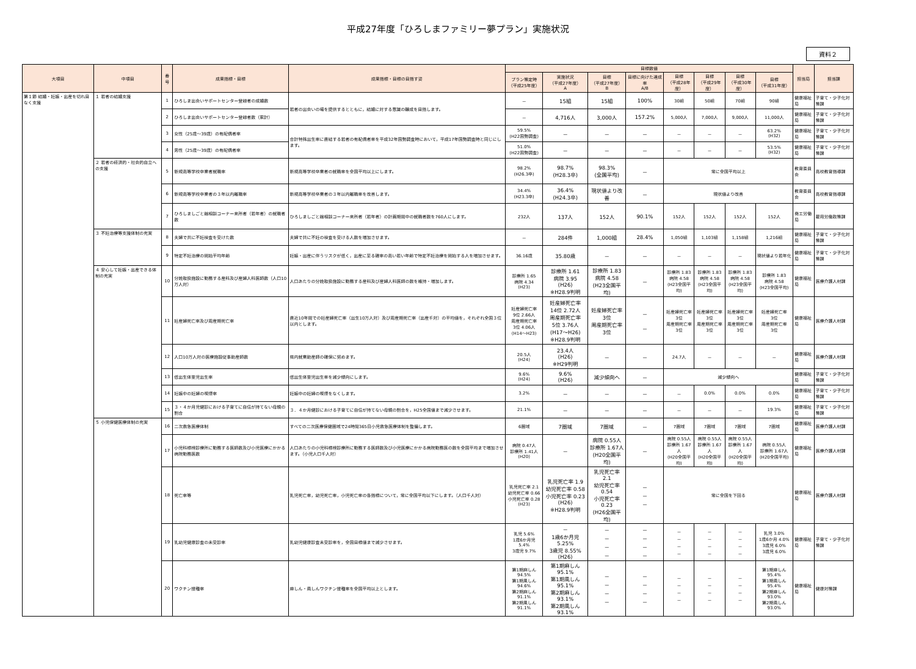平成27年度「ひろしまファミリー夢プラン」実施状況
資料２
| 大項目 | 中項目 | 番号 | 成果指標・目標 | 成果指標・目標の目指す姿 | 目標数値 | | | | | | | | 担当局 | 担当課 |
| --- | --- | --- | --- | --- | --- | --- | --- | --- | --- | --- | --- | --- | --- | --- |
| | | | | | プラン策定時 （平成25年度） | 実施状況 （平成27年度） A | 目標 （平成27年度） B | 目標に向けた達成率 A/B | 目標 （平成28年度） | 目標 （平成29年度） | 目標 （平成30年度） | 目標 （平成31年度） | | |
| 第１節 結婚・妊娠・出産を切れ目なく支援 | １ 若者の結婚支援 | 1 | ひろしま出会いサポートセンター登録者の成婚数 | 若者の出会いの場を提供するとともに，結婚に対する意識の醸成を目指します。 | － | 15組 | 15組 | 100% | 30組 | 50組 | 70組 | 90組 | 健康福祉局 | 子育て・少子化対策課 |
| | | 2 | ひろしま出会いサポートセンター登録者数（累計） | | － | 4,716人 | 3,000人 | 157.2% | 5,000人 | 7,000人 | 9,000人 | 11,000人 | 健康福祉局 | 子育て・少子化対策課 |
| | | 3 | 女性（25歳～39歳）の有配偶者率 | 合計特殊出生率に直結する若者の有配偶者率を平成32年国勢調査時において，平成17年国勢調査時と同じにします。 | 59.5% (H22国勢調査) | － | － | － | － | － | － | 63.2% (H32) | 健康福祉局 | 子育て・少子化対策課 |
| | | 4 | 男性（25歳～39歳）の有配偶者率 | | 51.0% (H22国勢調査) | － | － | － | － | － | － | 53.5% (H32) | 健康福祉局 | 子育て・少子化対策課 |
| | ２ 若者の経済的・社会的自立への支援 | 5 | 新規高等学校卒業者就職率 | 新規高等学校卒業者の就職率を全国平均以上にします。 | 98.2% (H26.3卒) | 98.7% (H28.3卒) | 98.3% (全国平均) | － | 常に全国平均以上 | | | | 教育委員会 | 高校教育指導課 |
| | | 6 | 新規高等学校卒業者の３年以内離職率 | 新規高等学校卒業者の３年以内離職率を改善します。 | 34.4% (H23.3卒) | 36.4% (H24.3卒) | 現状値より改善 | － | 現状値より改善 | | | | 教育委員会 | 高校教育指導課 |
| | | 7 | ひろしましごと館相談コーナー来所者（若年者）の就職者数 | ひろしましごと館相談コーナー来所者（若年者）の計画期間中の就職者数を760人にします。 | 232人 | 137人 | 152人 | 90.1% | 152人 | 152人 | 152人 | 152人 | 商工労働局 | 雇用労働政策課 |
| | ３ 不妊治療等支援体制の充実 | 8 | 夫婦で共に不妊検査を受けた数 | 夫婦で共に不妊の検査を受ける人数を増加させます。 | － | 284件 | 1,000組 | 28.4% | 1,050組 | 1,103組 | 1,158組 | 1,216組 | 健康福祉局 | 子育て・少子化対策課 |
| | | 9 | 特定不妊治療の開始平均年齢 | 妊娠・出産に伴うリスクが低く，出産に至る確率の高い若い年齢で特定不妊治療を開始する人を増加させます。 | 36.16歳 | 35.80歳 | － | － | － | － | － | 現状値より若年化 | 健康福祉局 | 子育て・少子化対策課 |
| | ４ 安心して妊娠・出産できる体制の充実 | 10 | 分娩取扱施設に勤務する産科及び産婦人科医師数（人口10万人対） | 人口あたりの分娩取扱施設に勤務する産科及び産婦人科医師の数を維持・増加します。 | 診療所 1.65 病院 4.34 (H23) | 診療所 1.61 病院 3.95 (H26) ※H28.9判明 | 診療所 1.83 病院 4.58 (H23全国平均) | － | 診療所 1.83 病院 4.58 (H23全国平均) | 診療所 1.83 病院 4.58 (H23全国平均) | 診療所 1.83 病院 4.58 (H23全国平均) | 診療所 1.83 病院 4.58 (H23全国平均) | 健康福祉局 | 医療介護人材課 |
| | | 11 | 妊産婦死亡率及び周産期死亡率 | 直近10年間での妊産婦死亡率（出生10万人対）及び周産期死亡率（出産千対）の平均値を，それぞれ全国３位以内とします。 | 妊産婦死亡率 9位 2.66人 周産期死亡率 3位 4.06人 (H14～H23) | 妊産婦死亡率 14位 2.72人 周産期死亡率 5位 3.76人 (H17～H26) ※H28.9判明 | 妊産婦死亡率 3位 周産期死亡率 3位 | － － | 妊産婦死亡率 3位 周産期死亡率 3位 | 妊産婦死亡率 3位 周産期死亡率 3位 | 妊産婦死亡率 3位 周産期死亡率 3位 | 妊産婦死亡率 3位 周産期死亡率 3位 | 健康福祉局 | 医療介護人材課 |
| | | 12 | 人口10万人対の医療施設従事助産師数 | 県内就業助産師の確保に努めます。 | 20.5人 (H24) | 23.4人 (H26) ※H29判明 | － | － | 24.7人 | － | － | － | 健康福祉局 | 医療介護人材課 |
| | | 13 | 低出生体重児出生率 | 低出生体重児出生率を減少傾向にします。 | 9.6% (H24) | 9.6% (H26) | 減少傾向へ | － | 減少傾向へ | | | | 健康福祉局 | 子育て・少子化対策課 |
| | | 14 | 妊娠中の妊婦の喫煙率 | 妊娠中の妊婦の喫煙をなくします。 | 3.2% | － | － | － | － | 0.0% | 0.0% | 0.0% | 健康福祉局 | 子育て・少子化対策課 |
| | | 15 | ３・４か月児健診における子育てに自信が持てない母親の割合 | ３．４か月健診における子育てに自信が持てない母親の割合を，H25全国値まで減少させます。 | 21.1% | － | － | － | － | － | － | 19.3% | 健康福祉局 | 子育て・少子化対策課 |
| | ５ 小児保健医療体制の充実 | 16 | 二次救急医療体制 | すべての二次医療保健圏域で24時間365日小児救急医療体制を整備します。 | 6圏域 | 7圏域 | 7圏域 | － | 7圏域 | 7圏域 | 7圏域 | 7圏域 | 健康福祉局 | 医療介護人材課 |
| | | 17 | 小児科標榜診療所に勤務する医師数及び小児医療にかかる病院勤務医数 | 人口あたりの小児科標榜診療所に勤務する医師数及び小児医療にかかる病院勤務医の数を全国平均まで増加させます。（小児人口千人対） | 病院 0.47人 診療所 1.41人 (H20) | － | 病院 0.55人 診療所 1.67人 (H20全国平均) | － | 病院 0.55人 診療所 1.67人 (H20全国平均) | 病院 0.55人 診療所 1.67人 (H20全国平均) | 病院 0.55人 診療所 1.67人 (H20全国平均) | 病院 0.55人 診療所 1.67人 (H20全国平均) | 健康福祉局 | 医療介護人材課 |
| | | 18 | 死亡率等 | 乳児死亡率，幼児死亡率，小児死亡率の各指標について，常に全国平均以下にします。（人口千人対） | 乳児死亡率 2.1 幼児死亡率 0.66 小児死亡率 0.28 (H23) | 乳児死亡率 1.9 幼児死亡率 0.58 小児死亡率 0.23 (H26) ※H28.9判明 | 乳児死亡率 2.1 幼児死亡率 0.54 小児死亡率 0.23 (H26全国平均) | － － － | 常に全国を下回る | | | | 健康福祉局 | 医療介護人材課 |
| | | 19 | 乳幼児健康診査の未受診率 | 乳幼児健康診査未受診率を，全国目標値まで減少させます。 | 乳児 5.6% 1歳6か月児 5.4% 3歳児 9.7% | － 1歳6か月児 5.25% 3歳児 8.55% (H26) | － － － － | － － － － | － － － － | － － － － | － － － － | 乳児 3.0% 1歳6か月 4.0% 3歳児 6.0% 3歳児 6.0% | 健康福祉局 | 子育て・少子化対策課 |
| | | 20 | ワクチン接種率 | 麻しん・風しんワクチン接種率を全国平均以上とします。 | 第1期麻しん 94.5% 第1期風しん 94.6% 第2期麻しん 91.1% 第2期風しん 91.1% | 第1期麻しん 95.1% 第1期風しん 95.1% 第2期麻しん 93.1% 第2期風しん 93.1% | － － － － | － － － － | － － － － | － － － － | － － － － | 第1期麻しん 95.4% 第1期風しん 95.4% 第2期麻しん 93.0% 第2期風しん 93.0% | 健康福祉局 | 健康対策課 |